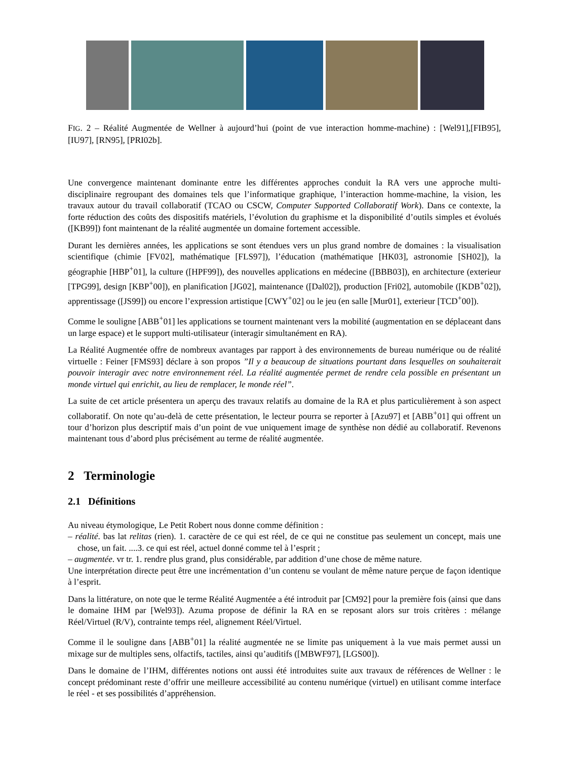FIG. 2 – Réalité Augmentée de Wellner à aujourd’hui (point de vue interaction homme-machine) : [Wel91],[FIB95], [IU97], [RN95], [PRI02b].
Une convergence maintenant dominante entre les différentes approches conduit la RA vers une approche multi-disciplinaire regroupant des domaines tels que l’informatique graphique, l’interaction homme-machine, la vision, les travaux autour du travail collaboratif (TCAO ou CSCW, Computer Supported Collaboratif Work). Dans ce contexte, la forte réduction des coûts des dispositifs matériels, l’évolution du graphisme et la disponibilité d’outils simples et évolués ([KB99]) font maintenant de la réalité augmentée un domaine fortement accessible.
Durant les dernières années, les applications se sont étendues vers un plus grand nombre de domaines : la visualisation scientifique (chimie [FV02], mathématique [FLS97]), l’éducation (mathématique [HK03], astronomie [SH02]), la géographie [HBP<sup>+</sup>01], la culture ([HPF99]), des nouvelles applications en médecine ([BBB03]), en architecture (exterieur [TPG99], design [KBP<sup>+</sup>00]), en planification [JG02], maintenance ([Dal02]), production [Fri02], automobile ([KDB<sup>+</sup>02]), apprentissage ([JS99]) ou encore l’expression artistique [CWY<sup>+</sup>02] ou le jeu (en salle [Mur01], exterieur [TCD<sup>+</sup>00]).
Comme le souligne [ABB<sup>+</sup>01] les applications se tournent maintenant vers la mobilité (augmentation en se déplaceant dans un large espace) et le support multi-utilisateur (interagir simultanément en RA).
La Réalité Augmentée offre de nombreux avantages par rapport à des environnements de bureau numérique ou de réalité virtuelle : Feiner [FMS93] déclare à son propos ”Il y a beaucoup de situations pourtant dans lesquelles on souhaiterait pouvoir interagir avec notre environnement réel. La réalité augmentée permet de rendre cela possible en présentant un monde virtuel qui enrichit, au lieu de remplacer, le monde réel”.
La suite de cet article présentera un aperçu des travaux relatifs au domaine de la RA et plus particulièrement à son aspect collaboratif. On note qu’au-delà de cette présentation, le lecteur pourra se reporter à [Azu97] et [ABB<sup>+</sup>01] qui offrent un tour d’horizon plus descriptif mais d’un point de vue uniquement image de synthèse non dédié au collaboratif. Revenons maintenant tous d’abord plus précisément au terme de réalité augmentée.
2 Terminologie
2.1 Définitions
Au niveau étymologique, Le Petit Robert nous donne comme définition :
– réalité. bas lat relitas (rien). 1. caractère de ce qui est réel, de ce qui ne constitue pas seulement un concept, mais une chose, un fait. ....3. ce qui est réel, actuel donné comme tel à l’esprit ;
– augmentée. vr tr. 1. rendre plus grand, plus considérable, par addition d’une chose de même nature.
Une interprétation directe peut être une incrémentation d’un contenu se voulant de même nature perçue de façon identique à l’esprit.
Dans la littérature, on note que le terme Réalité Augmentée a été introduit par [CM92] pour la première fois (ainsi que dans le domaine IHM par [Wel93]). Azuma propose de définir la RA en se reposant alors sur trois critères : mélange Réel/Virtuel (R/V), contrainte temps réel, alignement Réel/Virtuel.
Comme il le souligne dans [ABB<sup>+</sup>01] la réalité augmentée ne se limite pas uniquement à la vue mais permet aussi un mixage sur de multiples sens, olfactifs, tactiles, ainsi qu’auditifs ([MBWF97], [LGS00]).
Dans le domaine de l’IHM, différentes notions ont aussi été introduites suite aux travaux de références de Wellner : le concept prédominant reste d’offrir une meilleure accessibilité au contenu numérique (virtuel) en utilisant comme interface le réel - et ses possibilités d’appréhension.